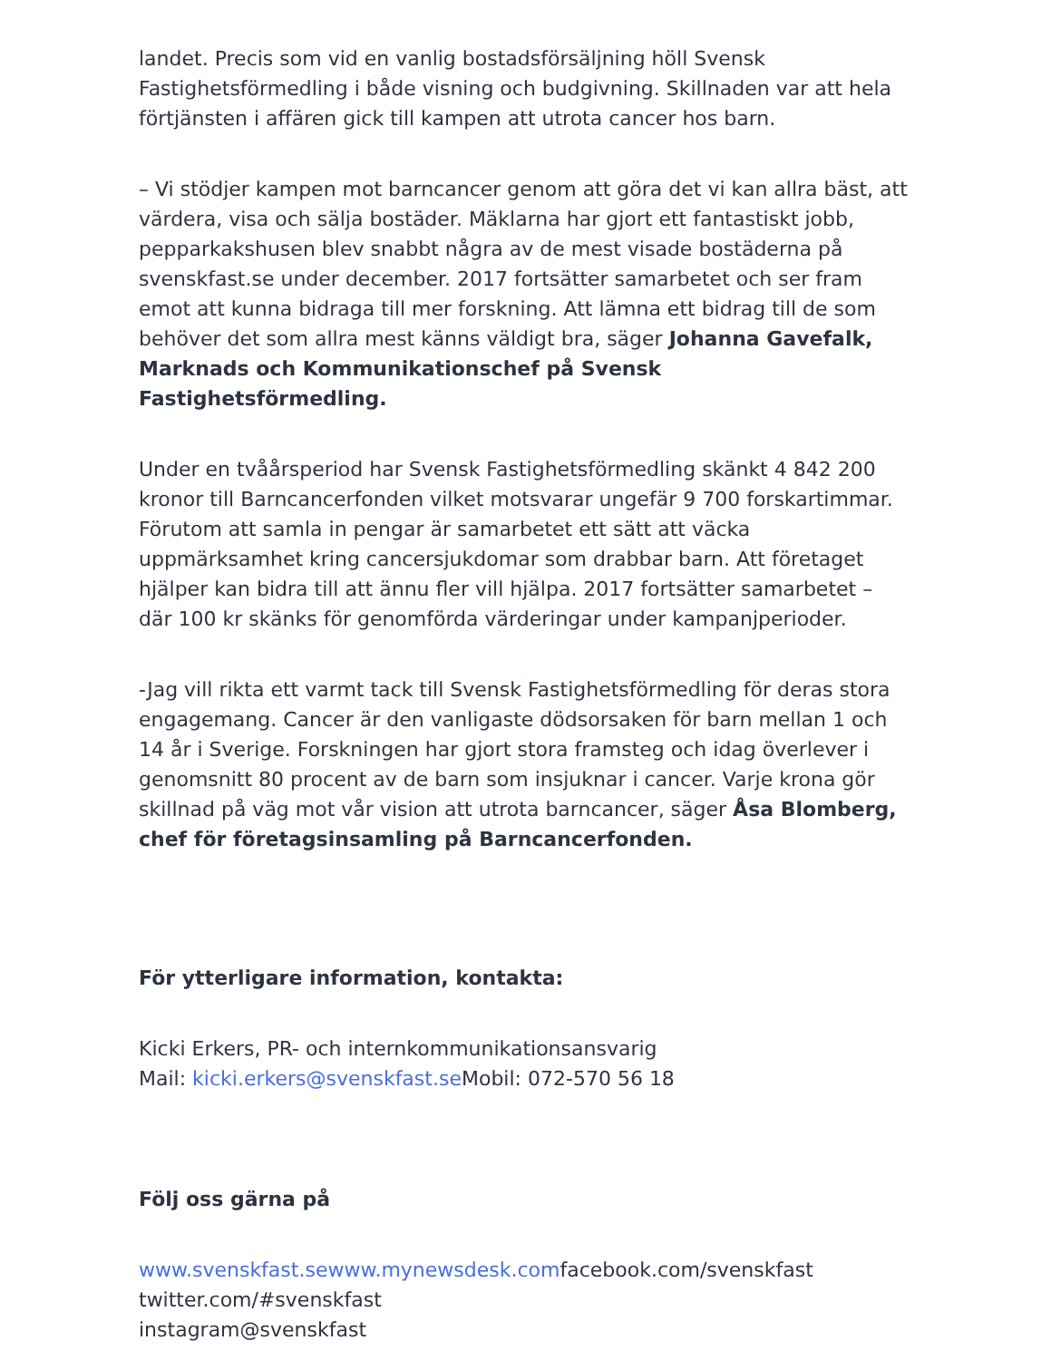landet. Precis som vid en vanlig bostadsförsäljning höll Svensk Fastighetsförmedling i både visning och budgivning. Skillnaden var att hela förtjänsten i affären gick till kampen att utrota cancer hos barn.
– Vi stödjer kampen mot barncancer genom att göra det vi kan allra bäst, att värdera, visa och sälja bostäder. Mäklarna har gjort ett fantastiskt jobb, pepparkakshusen blev snabbt några av de mest visade bostäderna på svenskfast.se under december. 2017 fortsätter samarbetet och ser fram emot att kunna bidraga till mer forskning. Att lämna ett bidrag till de som behöver det som allra mest känns väldigt bra, säger Johanna Gavefalk, Marknads och Kommunikationschef på Svensk Fastighetsförmedling.
Under en tvåårsperiod har Svensk Fastighetsförmedling skänkt 4 842 200 kronor till Barncancerfonden vilket motsvarar ungefär 9 700 forskartimmar. Förutom att samla in pengar är samarbetet ett sätt att väcka uppmärksamhet kring cancersjukdomar som drabbar barn. Att företaget hjälper kan bidra till att ännu fler vill hjälpa. 2017 fortsätter samarbetet – där 100 kr skänks för genomförda värderingar under kampanjperioder.
-Jag vill rikta ett varmt tack till Svensk Fastighetsförmedling för deras stora engagemang. Cancer är den vanligaste dödsorsaken för barn mellan 1 och 14 år i Sverige. Forskningen har gjort stora framsteg och idag överlever i genomsnitt 80 procent av de barn som insjuknar i cancer. Varje krona gör skillnad på väg mot vår vision att utrota barncancer, säger Åsa Blomberg, chef för företagsinsamling på Barncancerfonden.
För ytterligare information, kontakta:
Kicki Erkers, PR- och internkommunikationsansvarig
Mail: kicki.erkers@svenskfast.se Mobil: 072-570 56 18
Följ oss gärna på
www.svenskfast.se www.mynewsdesk.comfacebook.com/svenskfast
twitter.com/#svenskfast
instagram@svenskfast